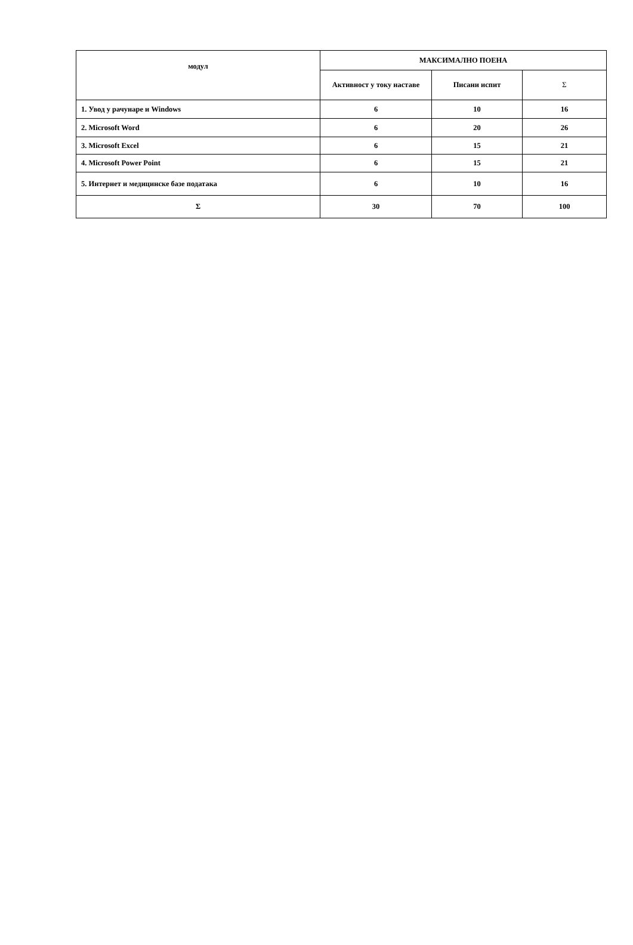| модул | МАКСИМАЛНО ПОЕНА | | |
| --- | --- | --- | --- |
| | Активност у току наставе | Писани испит | Σ |
| 1. Увод у рачунаре и Windows | 6 | 10 | 16 |
| 2. Microsoft Word | 6 | 20 | 26 |
| 3. Microsoft Excel | 6 | 15 | 21 |
| 4. Microsoft Power Point | 6 | 15 | 21 |
| 5. Интернет и медицинске базе података | 6 | 10 | 16 |
| Σ | 30 | 70 | 100 |